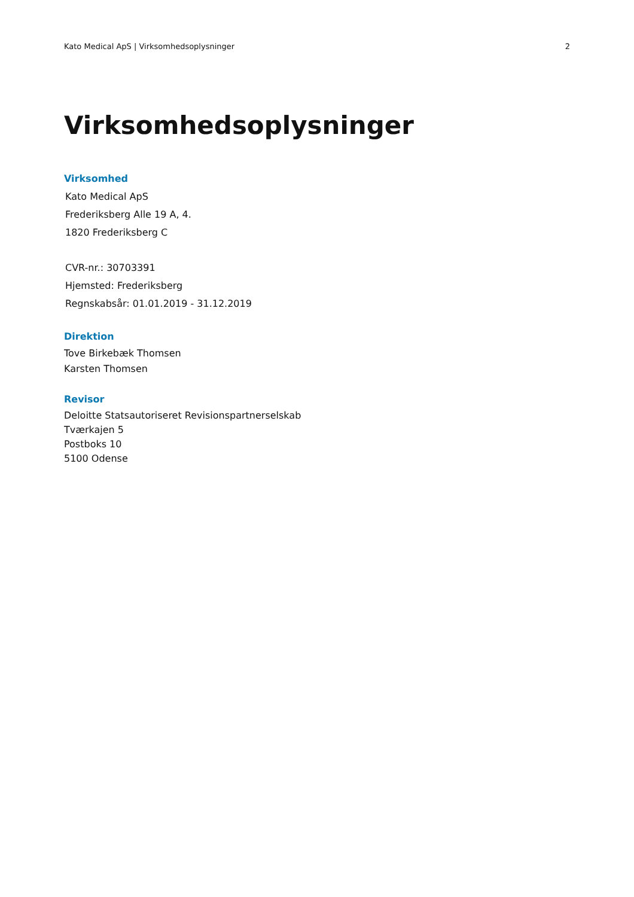Kato Medical ApS | Virksomhedsoplysninger 2
Virksomhedsoplysninger
Virksomhed
Kato Medical ApS
Frederiksberg Alle 19 A, 4.
1820 Frederiksberg C
CVR-nr.: 30703391
Hjemsted: Frederiksberg
Regnskabsår: 01.01.2019 - 31.12.2019
Direktion
Tove Birkebæk Thomsen
Karsten Thomsen
Revisor
Deloitte Statsautoriseret Revisionspartnerselskab
Tværkajen 5
Postboks 10
5100 Odense